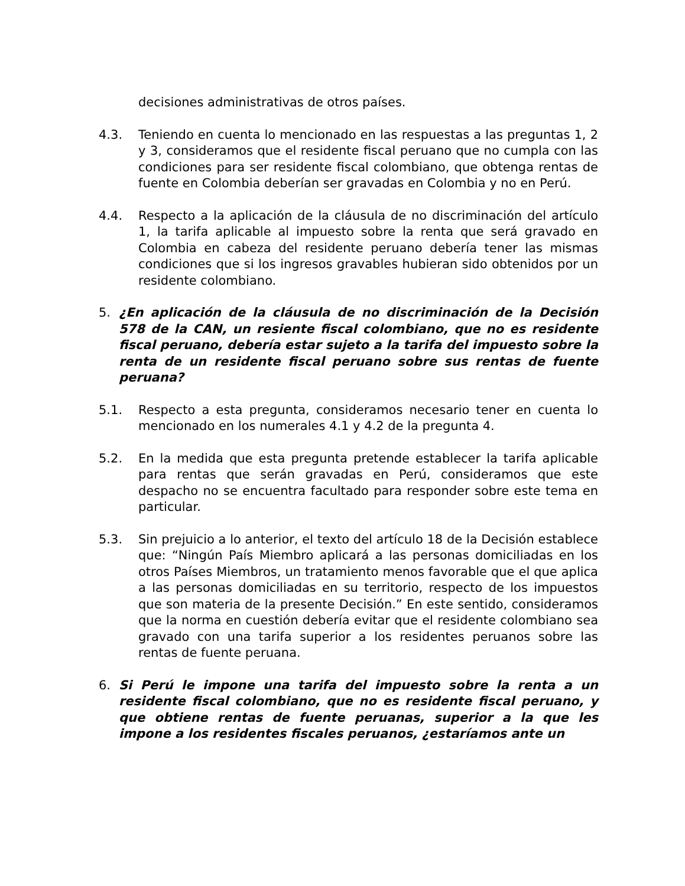decisiones administrativas de otros países.
4.3. Teniendo en cuenta lo mencionado en las respuestas a las preguntas 1, 2 y 3, consideramos que el residente fiscal peruano que no cumpla con las condiciones para ser residente fiscal colombiano, que obtenga rentas de fuente en Colombia deberían ser gravadas en Colombia y no en Perú.
4.4. Respecto a la aplicación de la cláusula de no discriminación del artículo 1, la tarifa aplicable al impuesto sobre la renta que será gravado en Colombia en cabeza del residente peruano debería tener las mismas condiciones que si los ingresos gravables hubieran sido obtenidos por un residente colombiano.
5. ¿En aplicación de la cláusula de no discriminación de la Decisión 578 de la CAN, un resiente fiscal colombiano, que no es residente fiscal peruano, debería estar sujeto a la tarifa del impuesto sobre la renta de un residente fiscal peruano sobre sus rentas de fuente peruana?
5.1. Respecto a esta pregunta, consideramos necesario tener en cuenta lo mencionado en los numerales 4.1 y 4.2 de la pregunta 4.
5.2. En la medida que esta pregunta pretende establecer la tarifa aplicable para rentas que serán gravadas en Perú, consideramos que este despacho no se encuentra facultado para responder sobre este tema en particular.
5.3. Sin prejuicio a lo anterior, el texto del artículo 18 de la Decisión establece que: “Ningún País Miembro aplicará a las personas domiciliadas en los otros Países Miembros, un tratamiento menos favorable que el que aplica a las personas domiciliadas en su territorio, respecto de los impuestos que son materia de la presente Decisión.” En este sentido, consideramos que la norma en cuestión debería evitar que el residente colombiano sea gravado con una tarifa superior a los residentes peruanos sobre las rentas de fuente peruana.
6. Si Perú le impone una tarifa del impuesto sobre la renta a un residente fiscal colombiano, que no es residente fiscal peruano, y que obtiene rentas de fuente peruanas, superior a la que les impone a los residentes fiscales peruanos, ¿estaríamos ante un